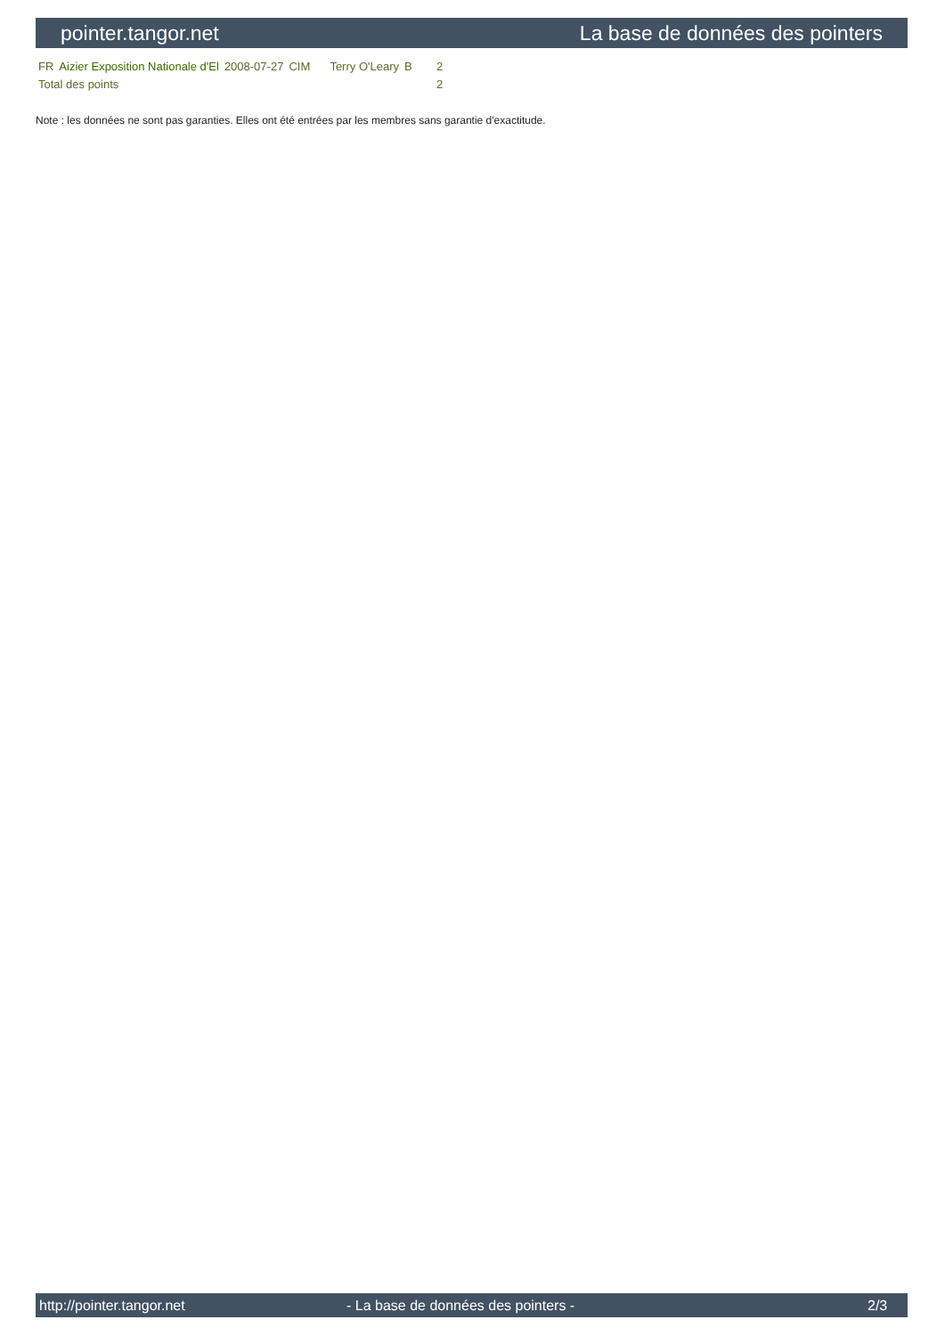pointer.tangor.net La base de données des pointers
| FR | Aizier Exposition Nationale d'El | 2008-07-27 | CIM | Terry O'Leary | B | 2 |
| Total des points | | | | | | 2 |
Note : les données ne sont pas garanties. Elles ont été entrées par les membres sans garantie d'exactitude.
http://pointer.tangor.net - La base de données des pointers - 2/3